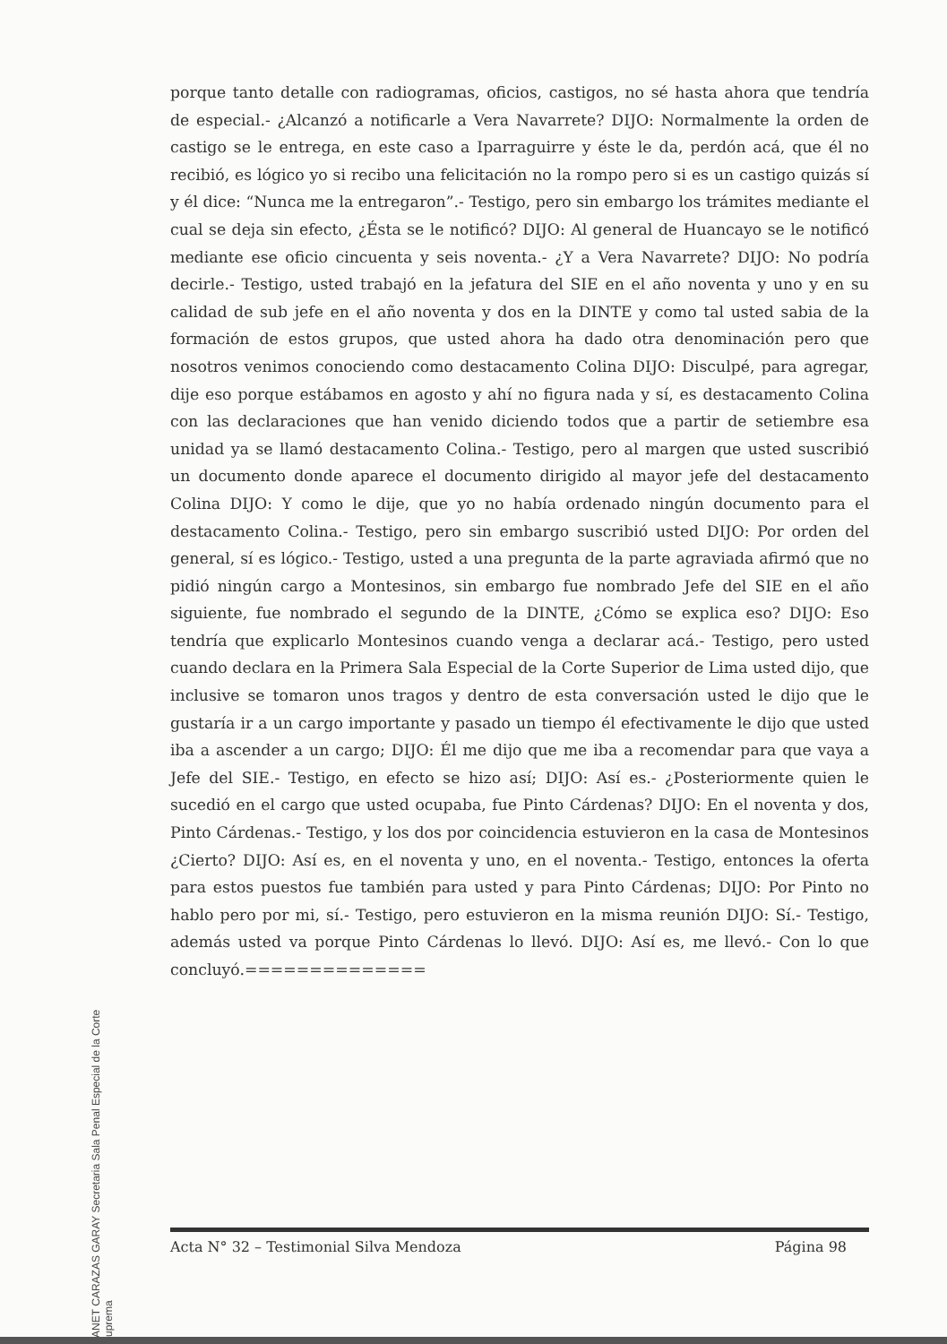YANET CARAZAS GARAY Secretaria Sala Penal Especial de la Corte Suprema
porque tanto detalle con radiogramas, oficios, castigos, no sé hasta ahora que tendría de especial.- ¿Alcanzó a notificarle a Vera Navarrete? DIJO: Normalmente la orden de castigo se le entrega, en este caso a Iparraguirre y éste le da, perdón acá, que él no recibió, es lógico yo si recibo una felicitación no la rompo pero si es un castigo quizás sí y él dice: “Nunca me la entregaron”.- Testigo, pero sin embargo los trámites mediante el cual se deja sin efecto, ¿Ésta se le notificó? DIJO: Al general de Huancayo se le notificó mediante ese oficio cincuenta y seis noventa.- ¿Y a Vera Navarrete? DIJO: No podría decirle.- Testigo, usted trabajó en la jefatura del SIE en el año noventa y uno y en su calidad de sub jefe en el año noventa y dos en la DINTE y como tal usted sabia de la formación de estos grupos, que usted ahora ha dado otra denominación pero que nosotros venimos conociendo como destacamento Colina DIJO: Disculpé, para agregar, dije eso porque estábamos en agosto y ahí no figura nada y sí, es destacamento Colina con las declaraciones que han venido diciendo todos que a partir de setiembre esa unidad ya se llamó destacamento Colina.- Testigo, pero al margen que usted suscribió un documento donde aparece el documento dirigido al mayor jefe del destacamento Colina DIJO: Y como le dije, que yo no había ordenado ningún documento para el destacamento Colina.- Testigo, pero sin embargo suscribió usted DIJO: Por orden del general, sí es lógico.- Testigo, usted a una pregunta de la parte agraviada afirmó que no pidió ningún cargo a Montesinos, sin embargo fue nombrado Jefe del SIE en el año siguiente, fue nombrado el segundo de la DINTE, ¿Cómo se explica eso? DIJO: Eso tendría que explicarlo Montesinos cuando venga a declarar acá.- Testigo, pero usted cuando declara en la Primera Sala Especial de la Corte Superior de Lima usted dijo, que inclusive se tomaron unos tragos y dentro de esta conversación usted le dijo que le gustaría ir a un cargo importante y pasado un tiempo él efectivamente le dijo que usted iba a ascender a un cargo; DIJO: Él me dijo que me iba a recomendar para que vaya a Jefe del SIE.- Testigo, en efecto se hizo así; DIJO: Así es.- ¿Posteriormente quien le sucedió en el cargo que usted ocupaba, fue Pinto Cárdenas? DIJO: En el noventa y dos, Pinto Cárdenas.- Testigo, y los dos por coincidencia estuvieron en la casa de Montesinos ¿Cierto? DIJO: Así es, en el noventa y uno, en el noventa.- Testigo, entonces la oferta para estos puestos fue también para usted y para Pinto Cárdenas; DIJO: Por Pinto no hablo pero por mi, sí.- Testigo, pero estuvieron en la misma reunión DIJO: Sí.- Testigo, además usted va porque Pinto Cárdenas lo llevó. DIJO: Así es, me llevó.- Con lo que concluyó.==============
Acta N° 32 – Testimonial Silva Mendoza Página 98